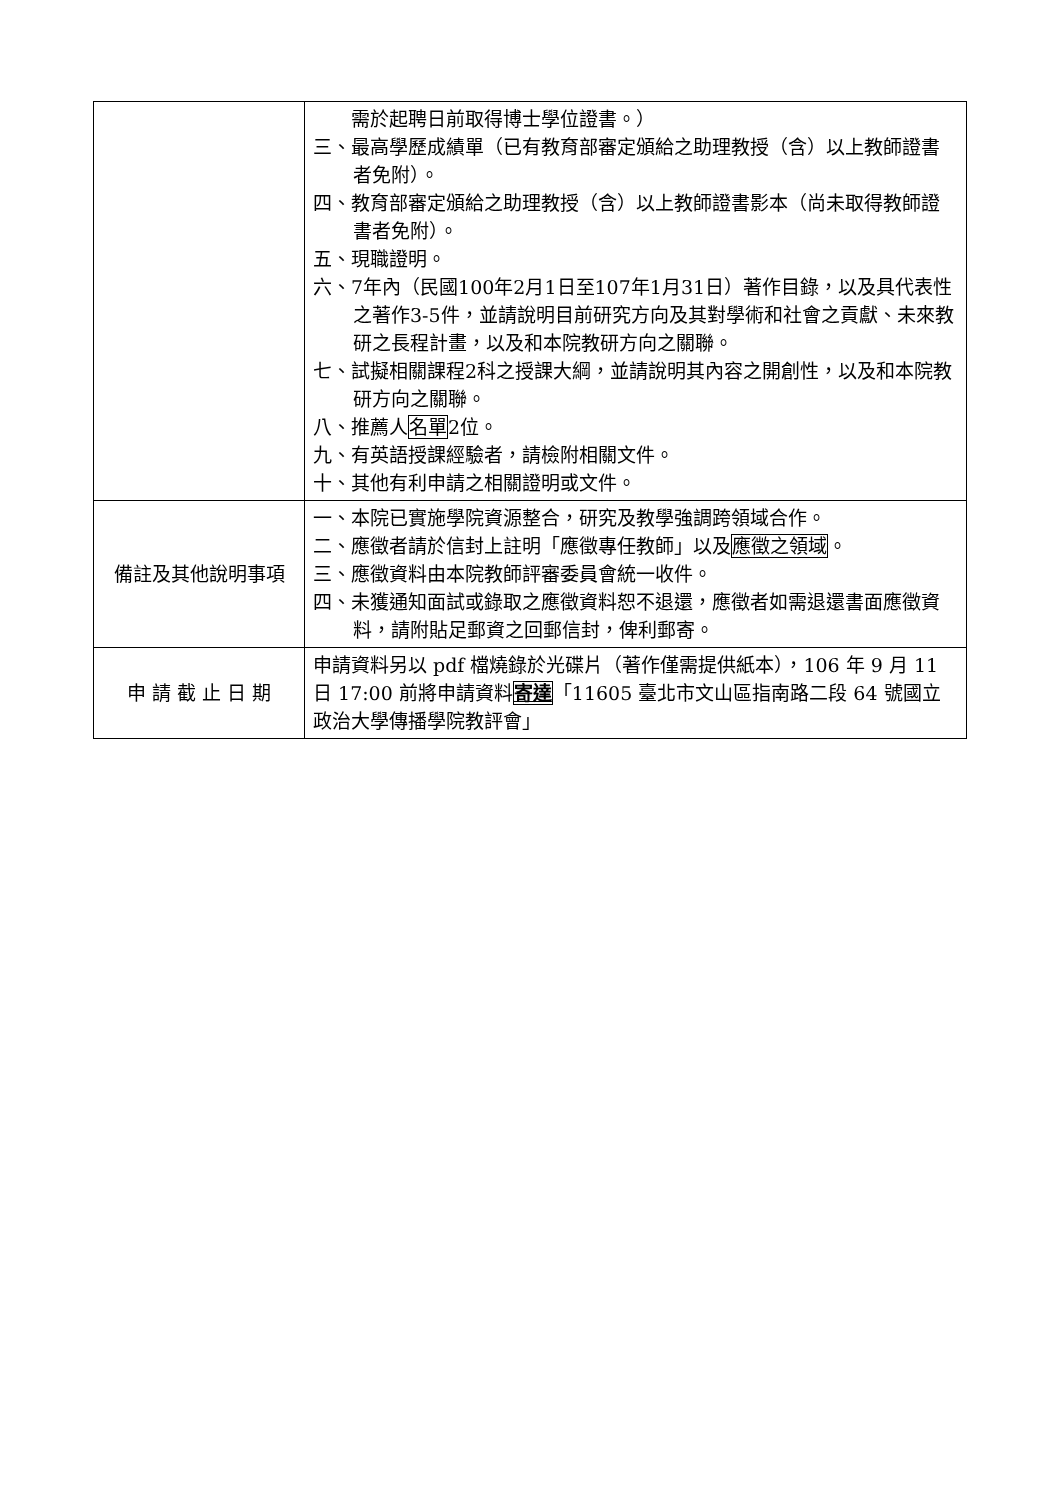| | 需於起聘日前取得博士學位證書。） 三、最高學歷成績單（已有教育部審定頒給之助理教授（含）以上教師證書者免附）。 四、教育部審定頒給之助理教授（含）以上教師證書影本（尚未取得教師證書者免附）。 五、現職證明。 六、7年內（民國100年2月1日至107年1月31日）著作目錄，以及具代表性之著作3-5件，並請說明目前研究方向及其對學術和社會之貢獻、未來教研之長程計畫，以及和本院教研方向之關聯。 七、試擬相關課程2科之授課大綱，並請說明其內容之開創性，以及和本院教研方向之關聯。 八、推薦人 名單 2位。 九、有英語授課經驗者，請檢附相關文件。 十、其他有利申請之相關證明或文件。 |
| 備註及其他說明事項 | 一、本院已實施學院資源整合，研究及教學強調跨領域合作。 二、應徵者請於信封上註明「應徵專任教師」以及 應徵之領域 。 三、應徵資料由本院教師評審委員會統一收件。 四、未獲通知面試或錄取之應徵資料恕不退還，應徵者如需退還書面應徵資料，請附貼足郵資之回郵信封，俾利郵寄。 |
| 申 請 截 止 日 期 | 申請資料另以 pdf 檔燒錄於光碟片（著作僅需提供紙本），106 年 9 月 11 日 17:00 前將申請資料 寄達 「11605 臺北市文山區指南路二段 64 號國立政治大學傳播學院教評會」 |